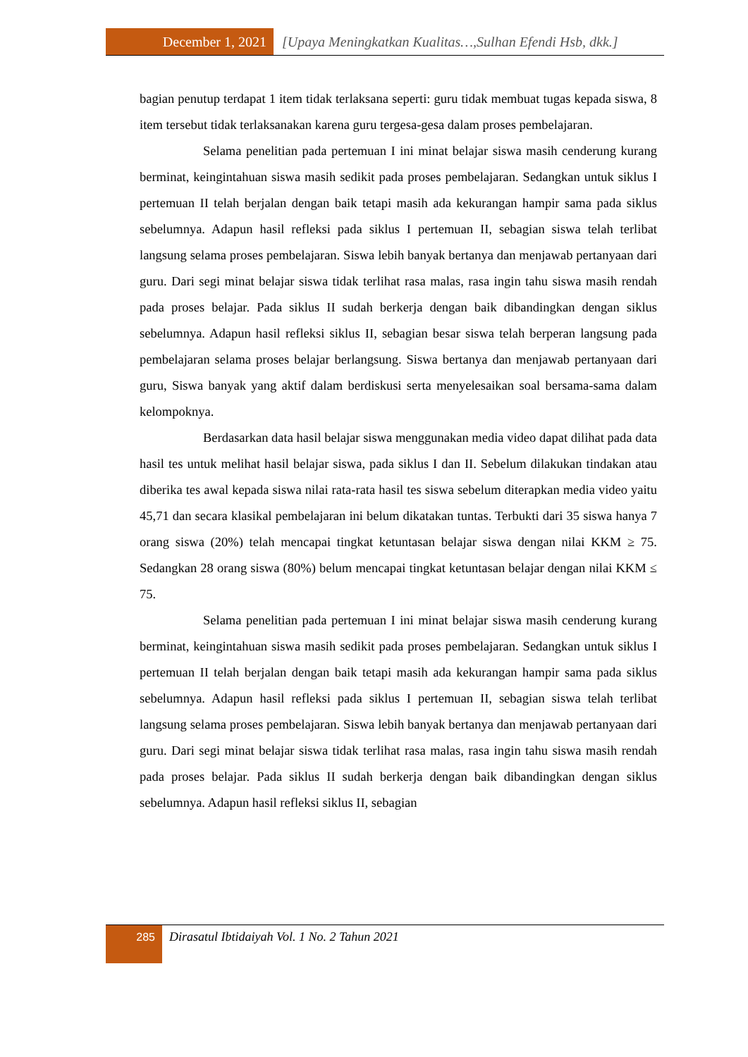December 1, 2021 [Upaya Meningkatkan Kualitas…,Sulhan Efendi Hsb, dkk.]
bagian penutup terdapat 1 item tidak terlaksana seperti: guru tidak membuat tugas kepada siswa, 8 item tersebut tidak terlaksanakan karena guru tergesa-gesa dalam proses pembelajaran.
Selama penelitian pada pertemuan I ini minat belajar siswa masih cenderung kurang berminat, keingintahuan siswa masih sedikit pada proses pembelajaran. Sedangkan untuk siklus I pertemuan II telah berjalan dengan baik tetapi masih ada kekurangan hampir sama pada siklus sebelumnya. Adapun hasil refleksi pada siklus I pertemuan II, sebagian siswa telah terlibat langsung selama proses pembelajaran. Siswa lebih banyak bertanya dan menjawab pertanyaan dari guru. Dari segi minat belajar siswa tidak terlihat rasa malas, rasa ingin tahu siswa masih rendah pada proses belajar. Pada siklus II sudah berkerja dengan baik dibandingkan dengan siklus sebelumnya. Adapun hasil refleksi siklus II, sebagian besar siswa telah berperan langsung pada pembelajaran selama proses belajar berlangsung. Siswa bertanya dan menjawab pertanyaan dari guru, Siswa banyak yang aktif dalam berdiskusi serta menyelesaikan soal bersama-sama dalam kelompoknya.
Berdasarkan data hasil belajar siswa menggunakan media video dapat dilihat pada data hasil tes untuk melihat hasil belajar siswa, pada siklus I dan II. Sebelum dilakukan tindakan atau diberika tes awal kepada siswa nilai rata-rata hasil tes siswa sebelum diterapkan media video yaitu 45,71 dan secara klasikal pembelajaran ini belum dikatakan tuntas. Terbukti dari 35 siswa hanya 7 orang siswa (20%) telah mencapai tingkat ketuntasan belajar siswa dengan nilai KKM ≥ 75. Sedangkan 28 orang siswa (80%) belum mencapai tingkat ketuntasan belajar dengan nilai KKM ≤ 75.
Selama penelitian pada pertemuan I ini minat belajar siswa masih cenderung kurang berminat, keingintahuan siswa masih sedikit pada proses pembelajaran. Sedangkan untuk siklus I pertemuan II telah berjalan dengan baik tetapi masih ada kekurangan hampir sama pada siklus sebelumnya. Adapun hasil refleksi pada siklus I pertemuan II, sebagian siswa telah terlibat langsung selama proses pembelajaran. Siswa lebih banyak bertanya dan menjawab pertanyaan dari guru. Dari segi minat belajar siswa tidak terlihat rasa malas, rasa ingin tahu siswa masih rendah pada proses belajar. Pada siklus II sudah berkerja dengan baik dibandingkan dengan siklus sebelumnya. Adapun hasil refleksi siklus II, sebagian
285
Dirasatul Ibtidaiyah Vol. 1 No. 2 Tahun 2021